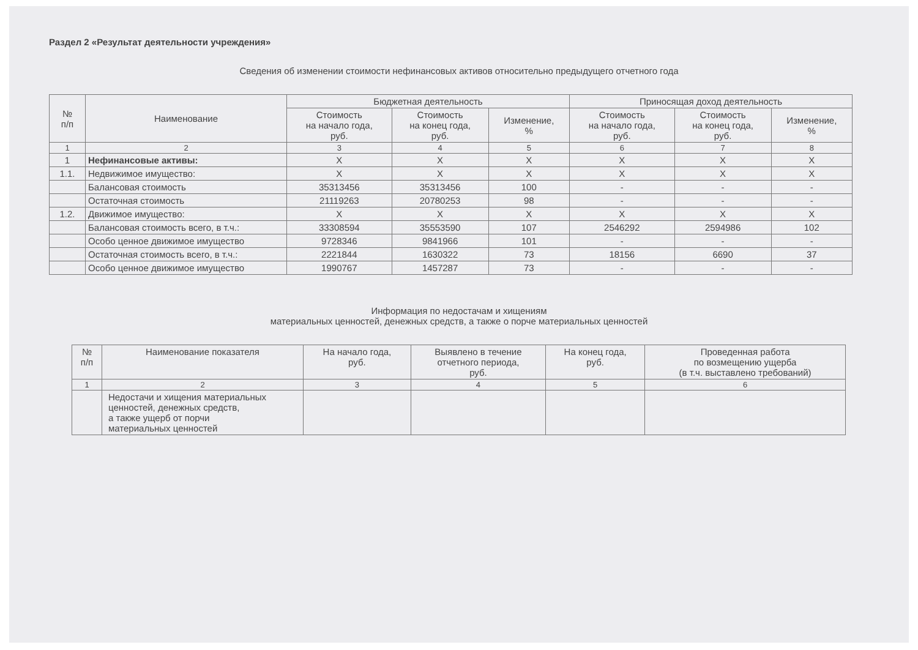Раздел 2 «Результат деятельности учреждения»
Сведения об изменении стоимости нефинансовых активов относительно предыдущего отчетного года
| № п/п | Наименование | Бюджетная деятельность | | | Приносящая доход деятельность | | |
| --- | --- | --- | --- | --- | --- | --- | --- |
| | | Стоимость на начало года, руб. | Стоимость на конец года, руб. | Изменение, % | Стоимость на начало года, руб. | Стоимость на конец года, руб. | Изменение, % |
| 1 | 2 | 3 | 4 | 5 | 6 | 7 | 8 |
| 1 | Нефинансовые активы: | X | X | X | X | X | X |
| 1.1. | Недвижимое имущество: | X | X | X | X | X | X |
| | Балансовая стоимость | 35313456 | 35313456 | 100 | - | - | - |
| | Остаточная стоимость | 21119263 | 20780253 | 98 | - | - | - |
| 1.2. | Движимое имущество: | X | X | X | X | X | X |
| | Балансовая стоимость всего, в т.ч.: | 33308594 | 35553590 | 107 | 2546292 | 2594986 | 102 |
| | Особо ценное движимое имущество | 9728346 | 9841966 | 101 | - | - | - |
| | Остаточная стоимость всего, в т.ч.: | 2221844 | 1630322 | 73 | 18156 | 6690 | 37 |
| | Особо ценное движимое имущество | 1990767 | 1457287 | 73 | - | - | - |
Информация по недостачам и хищениям
материальных ценностей, денежных средств, а также о порче материальных ценностей
| № п/п | Наименование показателя | На начало года, руб. | Выявлено в течение отчетного периода, руб. | На конец года, руб. | Проведенная работа по возмещению ущерба (в т.ч. выставлено требований) |
| --- | --- | --- | --- | --- | --- |
| 1 | 2 | 3 | 4 | 5 | 6 |
| | Недостачи и хищения материальных ценностей, денежных средств, а также ущерб от порчи материальных ценностей | | | | |